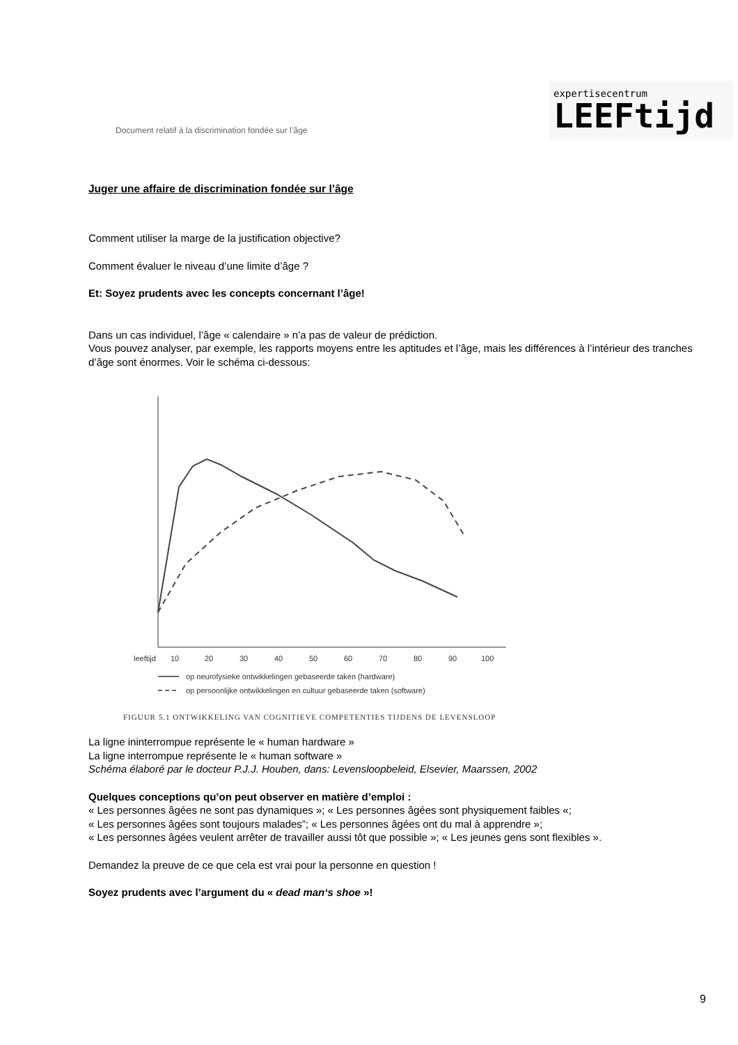Document relatif à la discrimination fondée sur l’âge
expertisecentrum
LEEFtijd
Juger une affaire de discrimination fondée sur l’âge
Comment utiliser la marge de la justification objective?
Comment évaluer le niveau d’une limite d’âge ?
Et: Soyez prudents avec les concepts concernant l’âge!
Dans un cas individuel, l’âge « calendaire » n’a pas de valeur de prédiction.
Vous pouvez analyser, par exemple, les rapports moyens entre les aptitudes et l’âge, mais les différences à l’intérieur des tranches d’âge sont énormes. Voir le schéma ci-dessous:
leeftijd
10
20
30
40
50
60
70
80
90
100
op neurofysieke ontwikkelingen gebaseerde taken (hardware)
op persoonlijke ontwikkelingen en cultuur gebaseerde taken (software)
FIGUUR 5.1 ONTWIKKELING VAN COGNITIEVE COMPETENTIES TIJDENS DE LEVENSLOOP
La ligne ininterrompue représente le « human hardware »
La ligne interrompue représente le « human software »
Schéma élaboré par le docteur P.J.J. Houben, dans: Levensloopbeleid, Elsevier, Maarssen, 2002
Quelques conceptions qu’on peut observer en matière d’emploi :
« Les personnes âgées ne sont pas dynamiques »; « Les personnes âgées sont physiquement faibles «;
« Les personnes âgées sont toujours malades”; « Les personnes âgées ont du mal à apprendre »;
« Les personnes âgées veulent arrêter de travailler aussi tôt que possible »; « Les jeunes gens sont flexibles ».
Demandez la preuve de ce que cela est vrai pour la personne en question !
Soyez prudents avec l’argument du « dead man‘s shoe »!
9